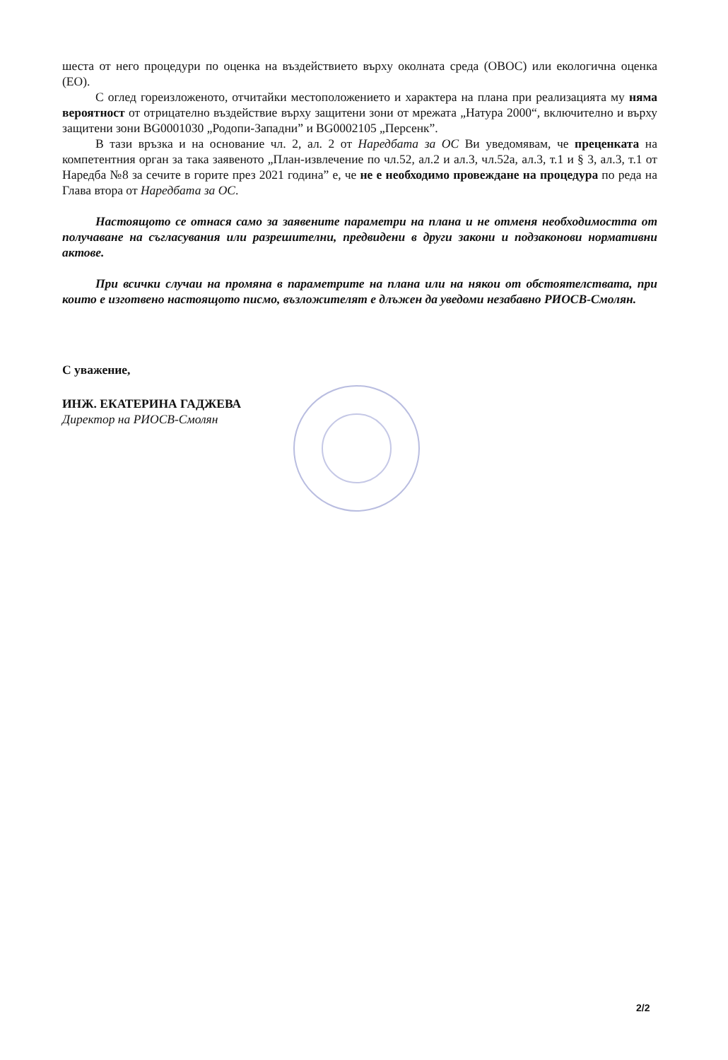шеста от него процедури по оценка на въздействието върху околната среда (ОВОС) или екологична оценка (ЕО).
С оглед гореизложеното, отчитайки местоположението и характера на плана при реализацията му няма вероятност от отрицателно въздействие върху защитени зони от мрежата „Натура 2000“, включително и върху защитени зони BG0001030 „Родопи-Западни” и BG0002105 „Персенк”.
В тази връзка и на основание чл. 2, ал. 2 от Наредбата за ОС Ви уведомявам, че преценката на компетентния орган за така заявеното „План-извлечение по чл.52, ал.2 и ал.3, чл.52а, ал.3, т.1 и § 3, ал.3, т.1 от Наредба №8 за сечите в горите през 2021 година” е, че не е необходимо провеждане на процедура по реда на Глава втора от Наредбата за ОС.
Настоящото се отнася само за заявените параметри на плана и не отменя необходимостта от получаване на съгласувания или разрешителни, предвидени в други закони и подзаконови нормативни актове.
При всички случаи на промяна в параметрите на плана или на някои от обстоятелствата, при които е изготвено настоящото писмо, възложителят е длъжен да уведоми незабавно РИОСВ-Смолян.
С уважение,
ИНЖ. ЕКАТЕРИНА ГАДЖЕВА
Директор на РИОСВ-Смолян
2/2